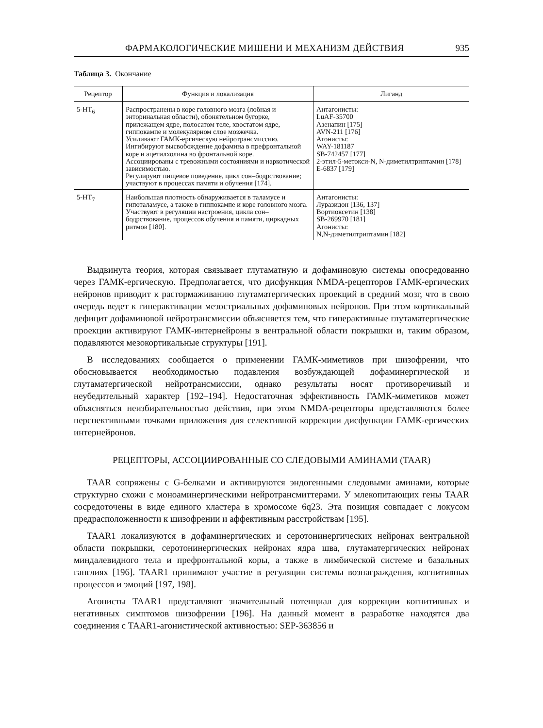ФАРМАКОЛОГИЧЕСКИЕ МИШЕНИ И МЕХАНИЗМ ДЕЙСТВИЯ 935
Таблица 3. Окончание
| Рецептор | Функция и локализация | Лиганд |
| --- | --- | --- |
| 5-HT<sub>6</sub> | Распространены в коре головного мозга (лобная и энторинальная области), обонятельном бугорке, прилежащем ядре, полосатом теле, хвостатом ядре, гиппокампе и молекулярном слое мозжечка. Усиливают ГАМК-ергическую нейротрансмиссию. Ингибируют высвобождение дофамина в префронтальной коре и ацетилхолина во фронтальной коре. Ассоциированы с тревожными состояниями и наркотической зависимостью. Регулируют пищевое поведение, цикл сон–бодрствование; участвуют в процессах памяти и обучения [174]. | Антагонисты: LuAF-35700 Азенапин [175] AVN-211 [176] Агонисты: WAY-181187 SB-742457 [177] 2-этил-5-метокси-N, N-диметилтриптамин [178] E-6837 [179] |
| 5-HT<sub>7</sub> | Наибольшая плотность обнаруживается в таламусе и гипоталамусе, а также в гиппокампе и коре головного мозга. Участвуют в регуляции настроения, цикла сон–бодрствование, процессов обучения и памяти, циркадных ритмов [180]. | Антагонисты: Луразидон [136, 137] Вортиоксетин [138] SB-269970 [181] Агонисты: N,N-диметилтриптамин [182] |
Выдвинута теория, которая связывает глутаматную и дофаминовую системы опосредованно через ГАМК-ергическую. Предполагается, что дисфункция NMDA-рецепторов ГАМК-ергических нейронов приводит к растормаживанию глутаматергических проекций в средний мозг, что в свою очередь ведет к гиперактивации мезостриальных дофаминовых нейронов. При этом кортикальный дефицит дофаминовой нейротрансмиссии объясняется тем, что гиперактивные глутаматергические проекции активируют ГАМК-интернейроны в вентральной области покрышки и, таким образом, подавляются мезокортикальные структуры [191].
В исследованиях сообщается о применении ГАМК-миметиков при шизофрении, что обосновывается необходимостью подавления возбуждающей дофаминергической и глутаматергической нейротрансмиссии, однако результаты носят противоречивый и неубедительный характер [192–194]. Недостаточная эффективность ГАМК-миметиков может объясняться неизбирательностью действия, при этом NMDA-рецепторы представляются более перспективными точками приложения для селективной коррекции дисфункции ГАМК-ергических интернейронов.
РЕЦЕПТОРЫ, АССОЦИИРОВАННЫЕ СО СЛЕДОВЫМИ АМИНАМИ (TAAR)
TAAR сопряжены с G-белками и активируются эндогенными следовыми аминами, которые структурно схожи с моноаминергическими нейротрансмиттерами. У млекопитающих гены TAAR сосредоточены в виде единого кластера в хромосоме 6q23. Эта позиция совпадает с локусом предрасположенности к шизофрении и аффективным расстройствам [195].
TAAR1 локализуются в дофаминергических и серотонинергических нейронах вентральной области покрышки, серотонинергических нейронах ядра шва, глутаматергических нейронах миндалевидного тела и префронтальной коры, а также в лимбической системе и базальных ганглиях [196]. TAAR1 принимают участие в регуляции системы вознаграждения, когнитивных процессов и эмоций [197, 198].
Агонисты TAAR1 представляют значительный потенциал для коррекции когнитивных и негативных симптомов шизофрении [196]. На данный момент в разработке находятся два соединения с TAAR1-агонистической активностью: SEP-363856 и